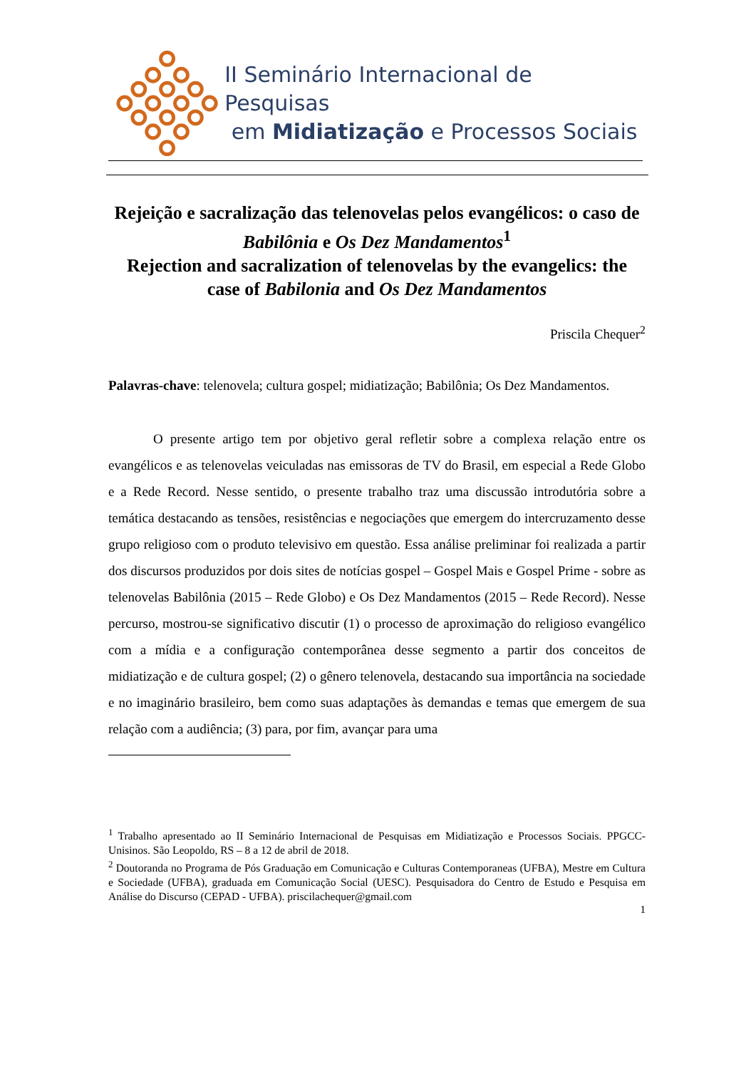II Seminário Internacional de Pesquisas
em Midiatização e Processos Sociais
Rejeição e sacralização das telenovelas pelos evangélicos: o caso de Babilônia e Os Dez Mandamentos<sup>1</sup>
Rejection and sacralization of telenovelas by the evangelics: the case of Babilonia and Os Dez Mandamentos
Priscila Chequer<sup>2</sup>
Palavras-chave: telenovela; cultura gospel; midiatização; Babilônia; Os Dez Mandamentos.
O presente artigo tem por objetivo geral refletir sobre a complexa relação entre os evangélicos e as telenovelas veiculadas nas emissoras de TV do Brasil, em especial a Rede Globo e a Rede Record. Nesse sentido, o presente trabalho traz uma discussão introdutória sobre a temática destacando as tensões, resistências e negociações que emergem do intercruzamento desse grupo religioso com o produto televisivo em questão. Essa análise preliminar foi realizada a partir dos discursos produzidos por dois sites de notícias gospel – Gospel Mais e Gospel Prime - sobre as telenovelas Babilônia (2015 – Rede Globo) e Os Dez Mandamentos (2015 – Rede Record). Nesse percurso, mostrou-se significativo discutir (1) o processo de aproximação do religioso evangélico com a mídia e a configuração contemporânea desse segmento a partir dos conceitos de midiatização e de cultura gospel; (2) o gênero telenovela, destacando sua importância na sociedade e no imaginário brasileiro, bem como suas adaptações às demandas e temas que emergem de sua relação com a audiência; (3) para, por fim, avançar para uma
<sup>1</sup> Trabalho apresentado ao II Seminário Internacional de Pesquisas em Midiatização e Processos Sociais. PPGCC-Unisinos. São Leopoldo, RS – 8 a 12 de abril de 2018.
<sup>2</sup> Doutoranda no Programa de Pós Graduação em Comunicação e Culturas Contemporaneas (UFBA), Mestre em Cultura e Sociedade (UFBA), graduada em Comunicação Social (UESC). Pesquisadora do Centro de Estudo e Pesquisa em Análise do Discurso (CEPAD - UFBA). priscilachequer@gmail.com
1